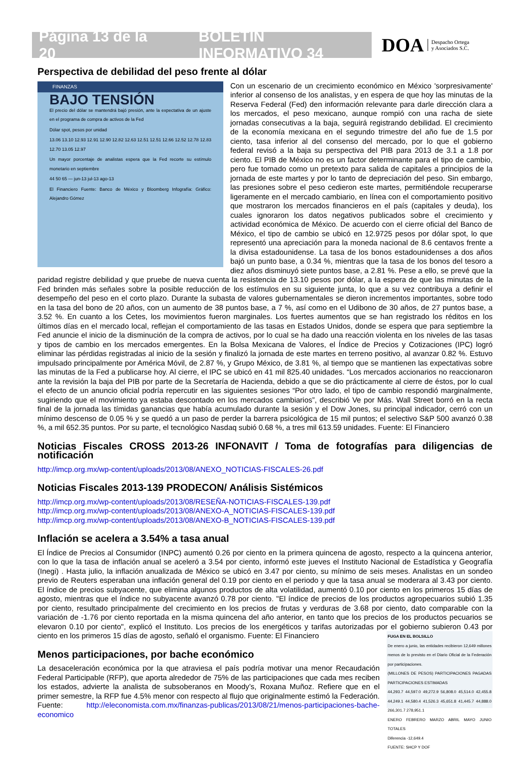Página 13 de la 20 BOLETÍN INFORMATIVO 34
DOA Despacho Ortega
y Asociados S.C.
Perspectiva de debilidad del peso frente al dólar
FINANZAS
BAJO TENSIÓN
El precio del dólar se mantendrá bajó presión, ante la expectativa de un ajuste en el programa de compra de activos de la Fed
Dólar spot, pesos por unidad
13.06 13.10 12.93 12.91 12.90 12.82 12.63 12.51 12.51 12.66 12.52 12.78 12.83 12.70 13.05 12.97
Un mayor porcentaje de analistas espera que la Fed recorte su estímulo monetario en septiembre
44 50 65 — jun-13 jul-13 ago-13
El Financiero Fuente: Banco de México y Bloomberg Infografía: Gráfico: Alejandro Gómez
Con un escenario de un crecimiento económico en México 'sorpresivamente' inferior al consenso de los analistas, y en espera de que hoy las minutas de la Reserva Federal (Fed) den información relevante para darle dirección clara a los mercados, el peso mexicano, aunque rompió con una racha de siete jornadas consecutivas a la baja, seguirá registrando debilidad. El crecimiento de la economía mexicana en el segundo trimestre del año fue de 1.5 por ciento, tasa inferior al del consenso del mercado, por lo que el gobierno federal revisó a la baja su perspectiva del PIB para 2013 de 3.1 a 1.8 por ciento. El PIB de México no es un factor determinante para el tipo de cambio, pero fue tomado como un pretexto para salida de capitales a principios de la jornada de este martes y por lo tanto de depreciación del peso. Sin embargo, las presiones sobre el peso cedieron este martes, permitiéndole recuperarse ligeramente en el mercado cambiario, en línea con el comportamiento positivo que mostraron los mercados financieros en el país (capitales y deuda), los cuales ignoraron los datos negativos publicados sobre el crecimiento y actividad económica de México. De acuerdo con el cierre oficial del Banco de México, el tipo de cambio se ubicó en 12.9725 pesos por dólar spot, lo que representó una apreciación para la moneda nacional de 8.6 centavos frente a la divisa estadounidense. La tasa de los bonos estadounidenses a dos años bajó un punto base, a 0.34 %, mientras que la tasa de los bonos del tesoro a diez años disminuyó siete puntos base, a 2.81 %. Pese a ello, se prevé que la paridad registre debilidad y que pruebe de nueva cuenta la resistencia de 13.10 pesos por dólar, a la espera de que las minutas de la Fed brinden más señales sobre la posible reducción de los estímulos en su siguiente junta, lo que a su vez contribuya a definir el desempeño del peso en el corto plazo. Durante la subasta de valores gubernamentales se dieron incrementos importantes, sobre todo en la tasa del bono de 20 años, con un aumento de 38 puntos base, a 7 %, así como en el Udibono de 30 años, de 27 puntos base, a 3.52 %. En cuanto a los Cetes, los movimientos fueron marginales. Los fuertes aumentos que se han registrado los réditos en los últimos días en el mercado local, reflejan el comportamiento de las tasas en Estados Unidos, donde se espera que para septiembre la Fed anuncie el inicio de la disminución de la compra de activos, por lo cual se ha dado una reacción violenta en los niveles de las tasas y tipos de cambio en los mercados emergentes. En la Bolsa Mexicana de Valores, el Índice de Precios y Cotizaciones (IPC) logró eliminar las pérdidas registradas al inicio de la sesión y finalizó la jornada de este martes en terreno positivo, al avanzar 0.82 %. Estuvo impulsado principalmente por América Móvil, de 2.87 %, y Grupo México, de 3.81 %, al tiempo que se mantienen las expectativas sobre las minutas de la Fed a publicarse hoy. Al cierre, el IPC se ubicó en 41 mil 825.40 unidades. “Los mercados accionarios no reaccionaron ante la revisión la baja del PIB por parte de la Secretaría de Hacienda, debido a que se dio prácticamente al cierre de éstos, por lo cual el efecto de un anuncio oficial podría repercutir en las siguientes sesiones “Por otro lado, el tipo de cambio respondió marginalmente, sugiriendo que el movimiento ya estaba descontado en los mercados cambiarios”, describió Ve por Más. Wall Street borró en la recta final de la jornada las tímidas ganancias que había acumulado durante la sesión y el Dow Jones, su principal indicador, cerró con un mínimo descenso de 0.05 % y se quedó a un paso de perder la barrera psicológica de 15 mil puntos; el selectivo S&P 500 avanzó 0.38 %, a mil 652.35 puntos. Por su parte, el tecnológico Nasdaq subió 0.68 %, a tres mil 613.59 unidades. Fuente: El Financiero
Noticias Fiscales CROSS 2013-26 INFONAVIT / Toma de fotografías para diligencias de notificación
http://imcp.org.mx/wp-content/uploads/2013/08/ANEXO_NOTICIAS-FISCALES-26.pdf
Noticias Fiscales 2013-139 PRODECON/ Análisis Sistémicos
http://imcp.org.mx/wp-content/uploads/2013/08/RESEÑA-NOTICIAS-FISCALES-139.pdf
http://imcp.org.mx/wp-content/uploads/2013/08/ANEXO-A_NOTICIAS-FISCALES-139.pdf
http://imcp.org.mx/wp-content/uploads/2013/08/ANEXO-B_NOTICIAS-FISCALES-139.pdf
Inflación se acelera a 3.54% a tasa anual
El Índice de Precios al Consumidor (INPC) aumentó 0.26 por ciento en la primera quincena de agosto, respecto a la quincena anterior, con lo que la tasa de inflación anual se aceleró a 3.54 por ciento, informó este jueves el Instituto Nacional de Estadística y Geografía (Inegi) . Hasta julio, la inflación anualizada de México se ubicó en 3.47 por ciento, su mínimo de seis meses. Analistas en un sondeo previo de Reuters esperaban una inflación general del 0.19 por ciento en el periodo y que la tasa anual se moderara al 3.43 por ciento. El índice de precios subyacente, que elimina algunos productos de alta volatilidad, aumentó 0.10 por ciento en los primeros 15 días de agosto, mientras que el índice no subyacente avanzó 0.78 por ciento. "El índice de precios de los productos agropecuarios subió 1.35 por ciento, resultado principalmente del crecimiento en los precios de frutas y verduras de 3.68 por ciento, dato comparable con la variación de -1.76 por ciento reportada en la misma quincena del año anterior, en tanto que los precios de los productos pecuarios se elevaron 0.10 por ciento", explicó el Instituto. Los precios de los energéticos y tarifas autorizadas por el gobierno subieron 0.43 por ciento en los primeros 15 días de agosto, señaló el organismo. Fuente: El Financiero
FUGA EN EL BOLSILLO
De enero a junio, las entidades recibieron 12,649 millones menos de lo previsto en el Diario Oficial de la Federación por participaciones.
(MILLONES DE PESOS) PARTICIPACIONES PAGADAS PARTICIPACIONES ESTIMADAS
44,293.7 44,597.0 49,272.9 56,808.0 45,514.0 42,455.8 44,249.1 44,580.4 41,526.3 45,651.8 41,445.7 44,888.0 266,301.7 278,951.1
ENERO FEBRERO MARZO ABRIL MAYO JUNIO TOTALES
Diferencia -12,649.4
FUENTE: SHCP Y DOF
Menos participaciones, por bache económico
La desaceleración económica por la que atraviesa el país podría motivar una menor Recaudación Federal Participable (RFP), que aporta alrededor de 75% de las participaciones que cada mes reciben los estados, advierte la analista de subsoberanos en Moody’s, Roxana Muñoz. Refiere que en el primer semestre, la RFP fue 4.5% menor con respecto al flujo que originalmente estimó la Federación. Fuente: http://eleconomista.com.mx/finanzas-publicas/2013/08/21/menos-participaciones-bache-economico